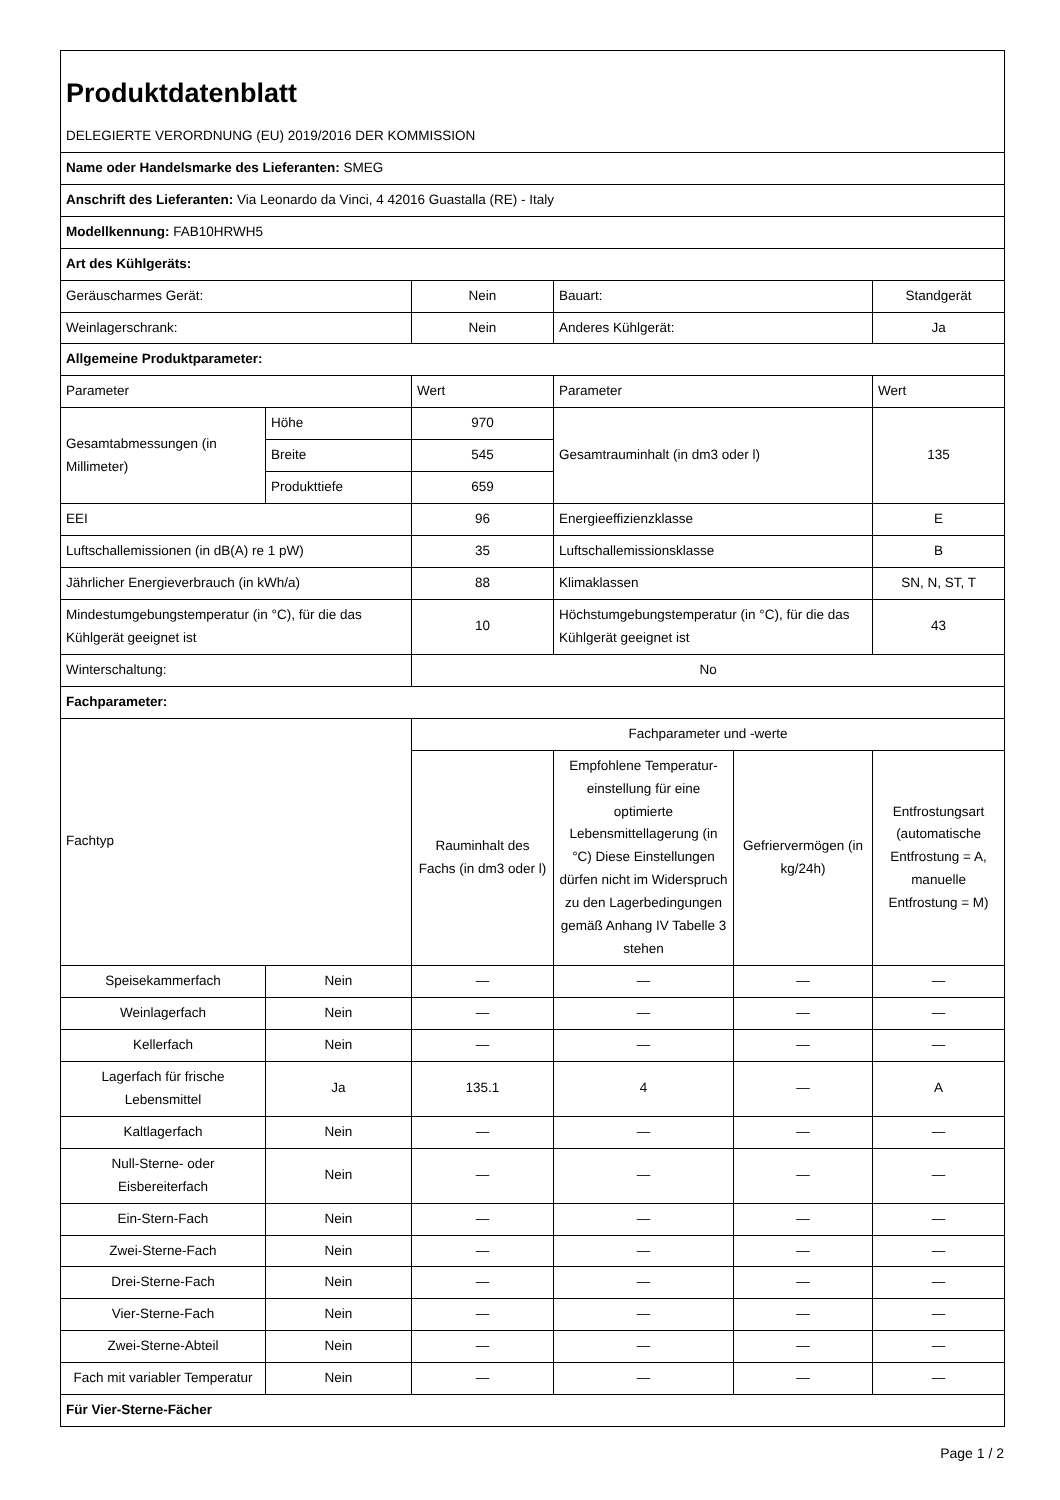| Produktdatenblatt | | | | | |
| DELEGIERTE VERORDNUNG (EU) 2019/2016 DER KOMMISSION | | | | | |
| Name oder Handelsmarke des Lieferanten: SMEG | | | | | |
| Anschrift des Lieferanten: Via Leonardo da Vinci, 4 42016 Guastalla (RE) - Italy | | | | | |
| Modellkennung: FAB10HRWH5 | | | | | |
| Art des Kühlgeräts: | | | | | |
| Geräuscharmes Gerät: | | Nein | Bauart: | | Standgerät |
| Weinlagerschrank: | | Nein | Anderes Kühlgerät: | | Ja |
| Allgemeine Produktparameter: | | | | | |
| Parameter | | Wert | Parameter | | Wert |
| Gesamtabmessungen (in Millimeter) | Höhe | 970 | Gesamtrauminhalt (in dm3 oder l) | | 135 |
| | Breite | 545 | | | |
| | Produkttiefe | 659 | | | |
| EEI | | 96 | Energieeffizienzklasse | | E |
| Luftschallemissionen (in dB(A) re 1 pW) | | 35 | Luftschallemissionsklasse | | B |
| Jährlicher Energieverbrauch (in kWh/a) | | 88 | Klimaklassen | | SN, N, ST, T |
| Mindestumgebungstemperatur (in °C), für die das Kühlgerät geeignet ist | | 10 | Höchstumgebungstemperatur (in °C), für die das Kühlgerät geeignet ist | | 43 |
| Winterschaltung: | | No | | | |
| Fachparameter: | | | | | |
| Fachtyp | | Fachparameter und -werte | | | |
| | | Rauminhalt des Fachs (in dm3 oder l) | Empfohlene Temperatur-einstellung für eine optimierte Lebensmittellagerung (in °C) Diese Einstellungen dürfen nicht im Widerspruch zu den Lagerbedingungen gemäß Anhang IV Tabelle 3 stehen | Gefriervermögen (in kg/24h) | Entfrostungsart (automatische Entfrostung = A, manuelle Entfrostung = M) |
| Speisekammerfach | Nein | — | — | — | — |
| Weinlagerfach | Nein | — | — | — | — |
| Kellerfach | Nein | — | — | — | — |
| Lagerfach für frische Lebensmittel | Ja | 135.1 | 4 | — | A |
| Kaltlagerfach | Nein | — | — | — | — |
| Null-Sterne- oder Eisbereiterfach | Nein | — | — | — | — |
| Ein-Stern-Fach | Nein | — | — | — | — |
| Zwei-Sterne-Fach | Nein | — | — | — | — |
| Drei-Sterne-Fach | Nein | — | — | — | — |
| Vier-Sterne-Fach | Nein | — | — | — | — |
| Zwei-Sterne-Abteil | Nein | — | — | — | — |
| Fach mit variabler Temperatur | Nein | — | — | — | — |
| Für Vier-Sterne-Fächer | | | | | |
Page 1 / 2